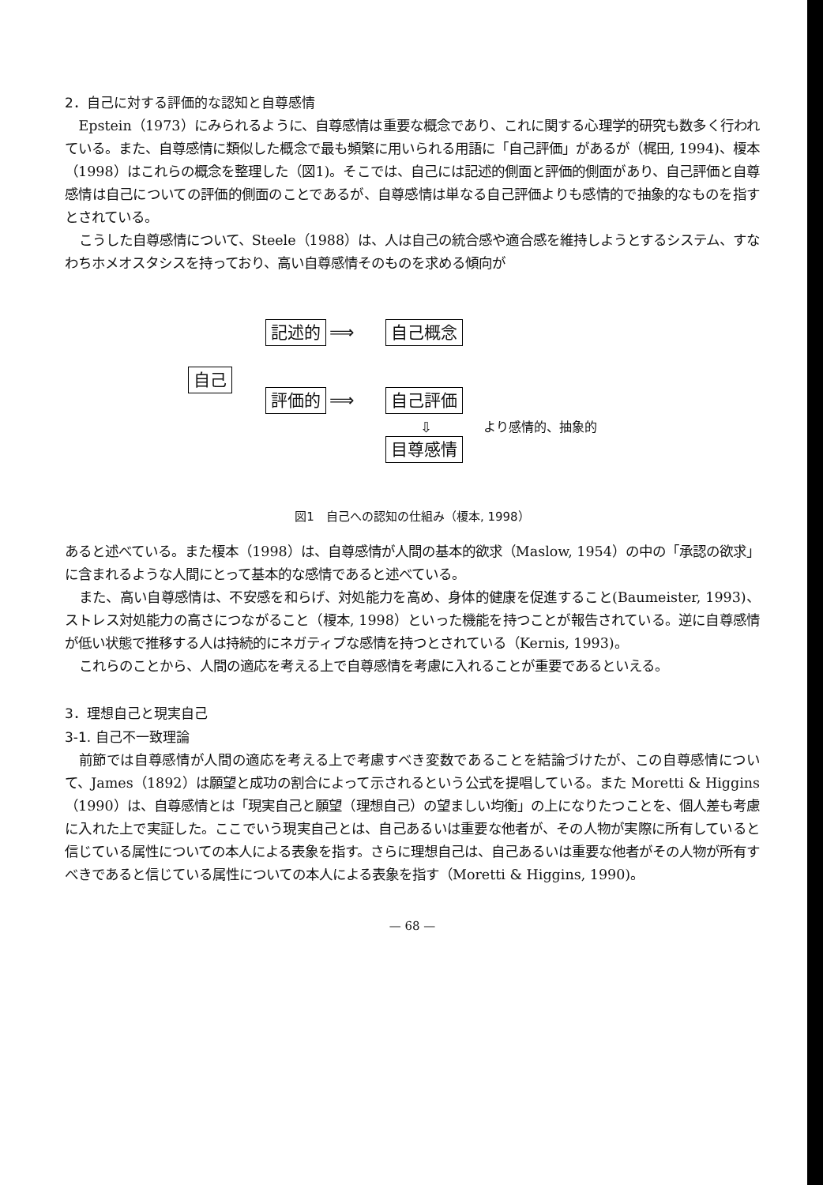2．自己に対する評価的な認知と自尊感情
Epstein（1973）にみられるように、自尊感情は重要な概念であり、これに関する心理学的研究も数多く行われている。また、自尊感情に類似した概念で最も頻繁に用いられる用語に「自己評価」があるが（梶田, 1994)、榎本（1998）はこれらの概念を整理した（図1)。そこでは、自己には記述的側面と評価的側面があり、自己評価と自尊感情は自己についての評価的側面のことであるが、自尊感情は単なる自己評価よりも感情的で抽象的なものを指すとされている。
こうした自尊感情について、Steele（1988）は、人は自己の統合感や適合感を維持しようとするシステム、すなわちホメオスタシスを持っており、高い自尊感情そのものを求める傾向が
自己
記述的 ⟹ 自己概念
評価的 ⟹ 自己評価
⇩
目尊感情
より感情的、抽象的
図1　自己への認知の仕組み（榎本, 1998）
あると述べている。また榎本（1998）は、自尊感情が人間の基本的欲求（Maslow, 1954）の中の「承認の欲求」に含まれるような人間にとって基本的な感情であると述べている。
また、高い自尊感情は、不安感を和らげ、対処能力を高め、身体的健康を促進すること(Baumeister, 1993)、ストレス対処能力の高さにつながること（榎本, 1998）といった機能を持つことが報告されている。逆に自尊感情が低い状態で推移する人は持続的にネガティブな感情を持つとされている（Kernis, 1993)。
これらのことから、人間の適応を考える上で自尊感情を考慮に入れることが重要であるといえる。
3．理想自己と現実自己
3-1. 自己不一致理論
前節では自尊感情が人間の適応を考える上で考慮すべき変数であることを結論づけたが、この自尊感情について、James（1892）は願望と成功の割合によって示されるという公式を提唱している。また Moretti & Higgins（1990）は、自尊感情とは「現実自己と願望（理想自己）の望ましい均衡」の上になりたつことを、個人差も考慮に入れた上で実証した。ここでいう現実自己とは、自己あるいは重要な他者が、その人物が実際に所有していると信じている属性についての本人による表象を指す。さらに理想自己は、自己あるいは重要な他者がその人物が所有すべきであると信じている属性についての本人による表象を指す（Moretti & Higgins, 1990)。
— 68 —